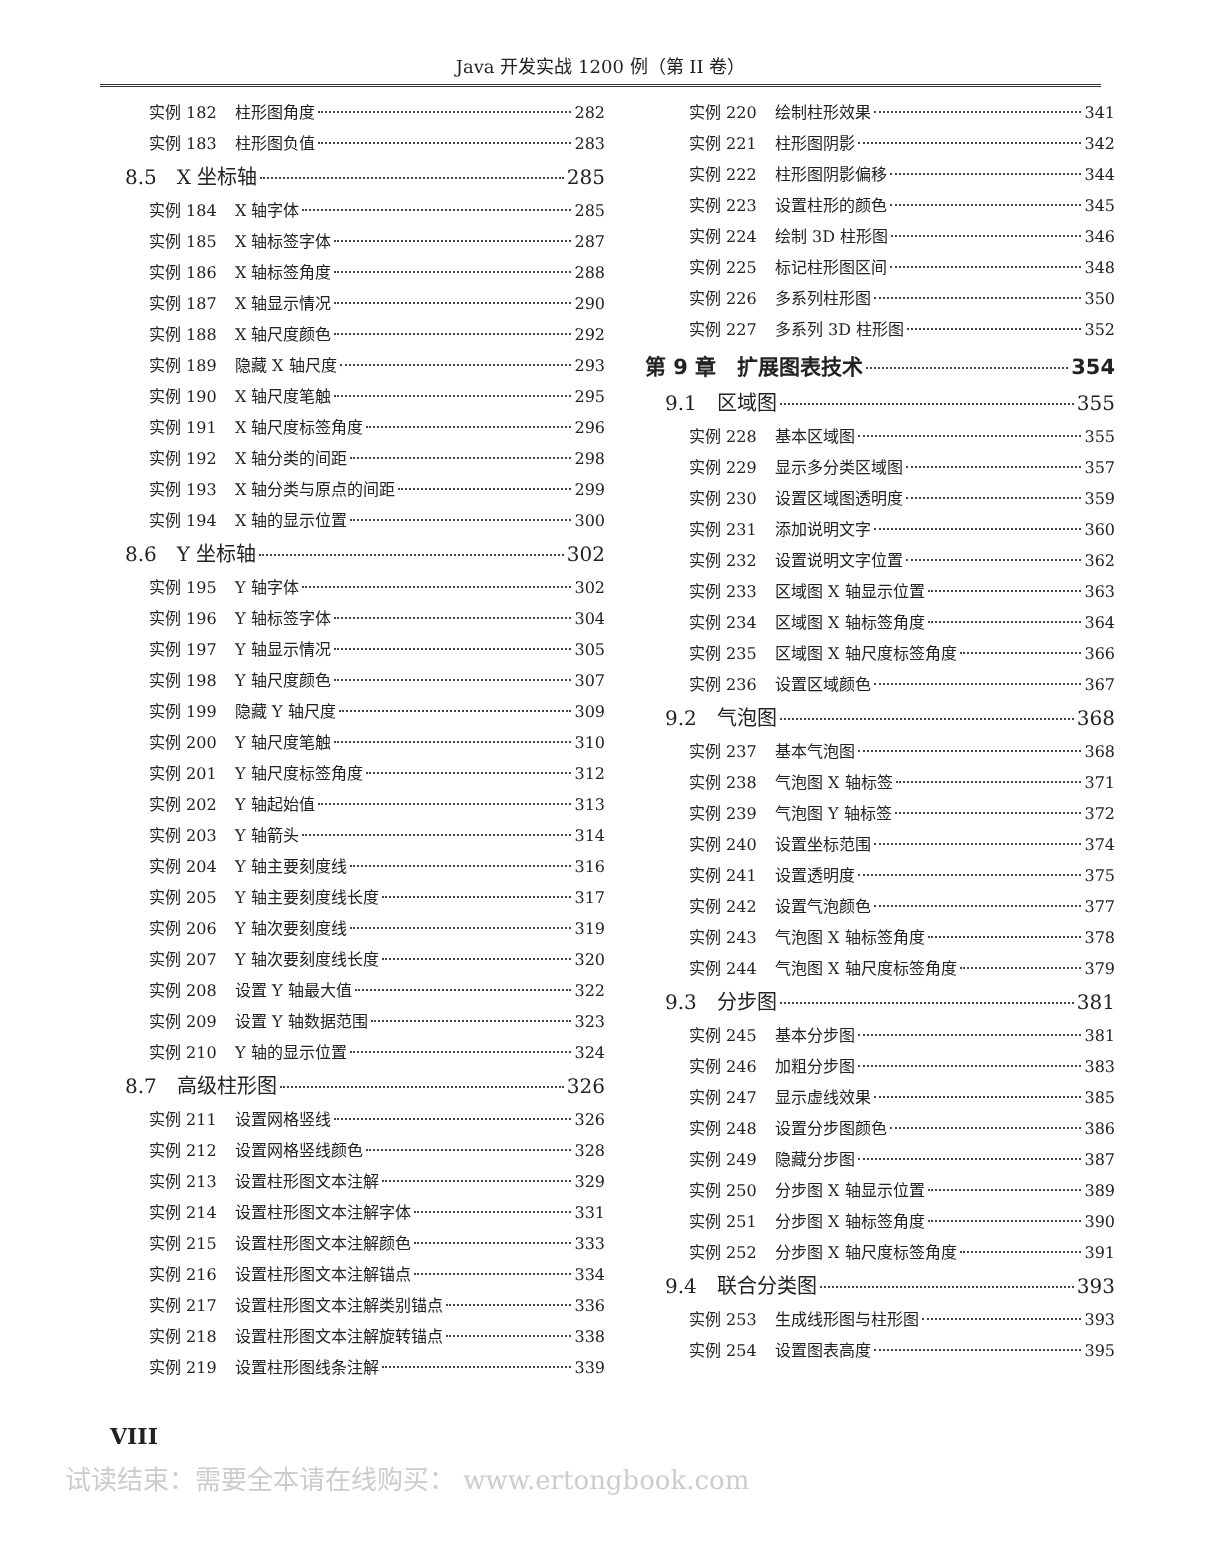Java 开发实战 1200 例（第 II 卷）
实例 182 柱形图角度 282
实例 183 柱形图负值 283
8.5　X 坐标轴 285
实例 184 X 轴字体 285
实例 185 X 轴标签字体 287
实例 186 X 轴标签角度 288
实例 187 X 轴显示情况 290
实例 188 X 轴尺度颜色 292
实例 189 隐藏 X 轴尺度 293
实例 190 X 轴尺度笔触 295
实例 191 X 轴尺度标签角度 296
实例 192 X 轴分类的间距 298
实例 193 X 轴分类与原点的间距 299
实例 194 X 轴的显示位置 300
8.6　Y 坐标轴 302
实例 195 Y 轴字体 302
实例 196 Y 轴标签字体 304
实例 197 Y 轴显示情况 305
实例 198 Y 轴尺度颜色 307
实例 199 隐藏 Y 轴尺度 309
实例 200 Y 轴尺度笔触 310
实例 201 Y 轴尺度标签角度 312
实例 202 Y 轴起始值 313
实例 203 Y 轴箭头 314
实例 204 Y 轴主要刻度线 316
实例 205 Y 轴主要刻度线长度 317
实例 206 Y 轴次要刻度线 319
实例 207 Y 轴次要刻度线长度 320
实例 208 设置 Y 轴最大值 322
实例 209 设置 Y 轴数据范围 323
实例 210 Y 轴的显示位置 324
8.7　高级柱形图 326
实例 211 设置网格竖线 326
实例 212 设置网格竖线颜色 328
实例 213 设置柱形图文本注解 329
实例 214 设置柱形图文本注解字体 331
实例 215 设置柱形图文本注解颜色 333
实例 216 设置柱形图文本注解锚点 334
实例 217 设置柱形图文本注解类别锚点 336
实例 218 设置柱形图文本注解旋转锚点 338
实例 219 设置柱形图线条注解 339
实例 220 绘制柱形效果 341
实例 221 柱形图阴影 342
实例 222 柱形图阴影偏移 344
实例 223 设置柱形的颜色 345
实例 224 绘制 3D 柱形图 346
实例 225 标记柱形图区间 348
实例 226 多系列柱形图 350
实例 227 多系列 3D 柱形图 352
第 9 章　扩展图表技术 354
9.1　区域图 355
实例 228 基本区域图 355
实例 229 显示多分类区域图 357
实例 230 设置区域图透明度 359
实例 231 添加说明文字 360
实例 232 设置说明文字位置 362
实例 233 区域图 X 轴显示位置 363
实例 234 区域图 X 轴标签角度 364
实例 235 区域图 X 轴尺度标签角度 366
实例 236 设置区域颜色 367
9.2　气泡图 368
实例 237 基本气泡图 368
实例 238 气泡图 X 轴标签 371
实例 239 气泡图 Y 轴标签 372
实例 240 设置坐标范围 374
实例 241 设置透明度 375
实例 242 设置气泡颜色 377
实例 243 气泡图 X 轴标签角度 378
实例 244 气泡图 X 轴尺度标签角度 379
9.3　分步图 381
实例 245 基本分步图 381
实例 246 加粗分步图 383
实例 247 显示虚线效果 385
实例 248 设置分步图颜色 386
实例 249 隐藏分步图 387
实例 250 分步图 X 轴显示位置 389
实例 251 分步图 X 轴标签角度 390
实例 252 分步图 X 轴尺度标签角度 391
9.4　联合分类图 393
实例 253 生成线形图与柱形图 393
实例 254 设置图表高度 395
VIII
试读结束：需要全本请在线购买： www.ertongbook.com